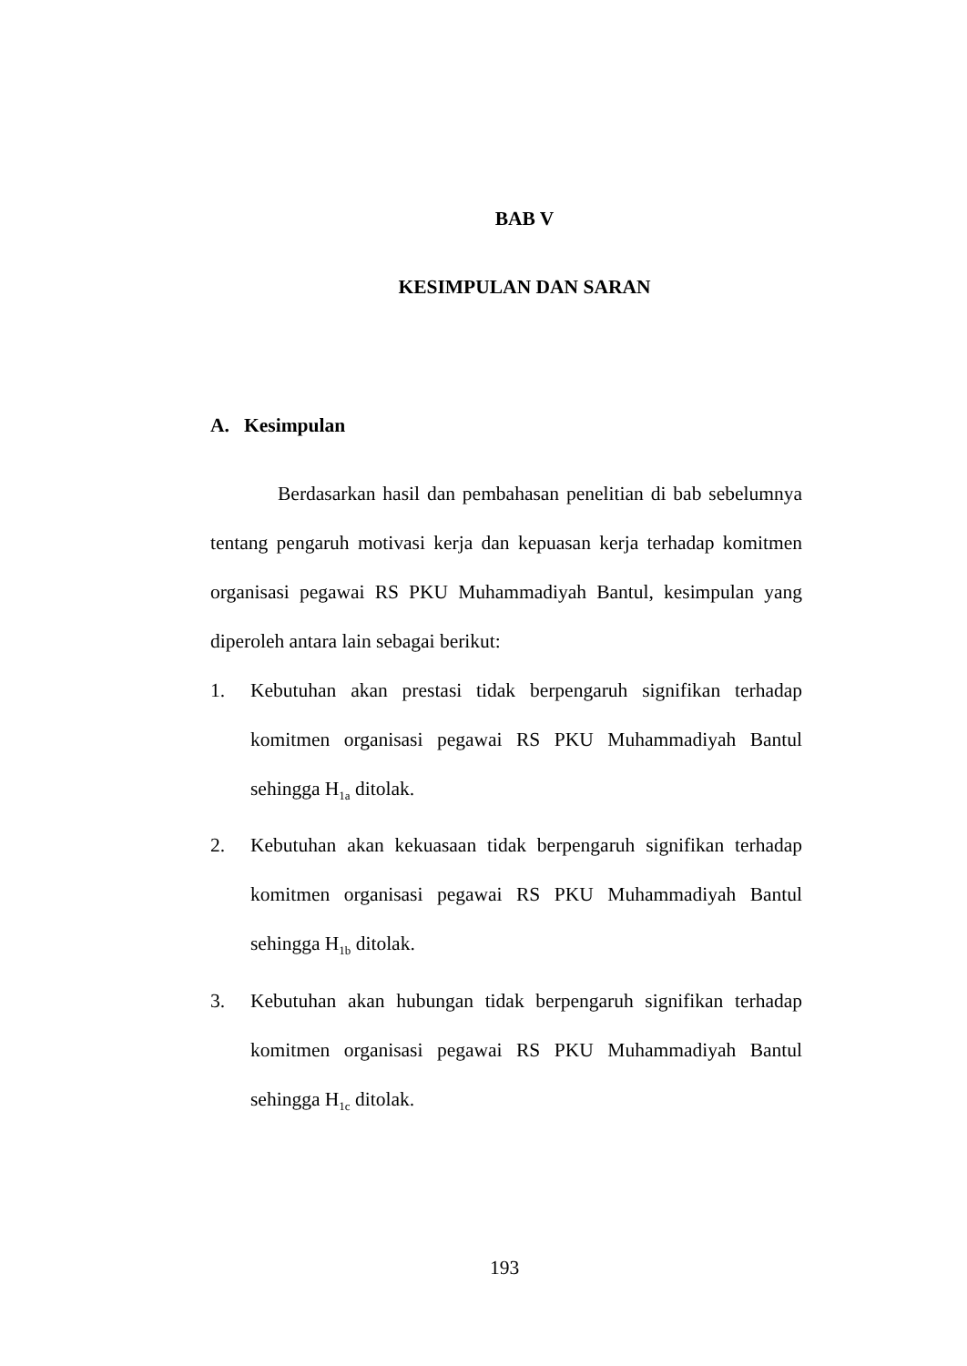BAB V
KESIMPULAN DAN SARAN
A. Kesimpulan
Berdasarkan hasil dan pembahasan penelitian di bab sebelumnya tentang pengaruh motivasi kerja dan kepuasan kerja terhadap komitmen organisasi pegawai RS PKU Muhammadiyah Bantul, kesimpulan yang diperoleh antara lain sebagai berikut:
1. Kebutuhan akan prestasi tidak berpengaruh signifikan terhadap komitmen organisasi pegawai RS PKU Muhammadiyah Bantul sehingga H<sub>1a</sub> ditolak.
2. Kebutuhan akan kekuasaan tidak berpengaruh signifikan terhadap komitmen organisasi pegawai RS PKU Muhammadiyah Bantul sehingga H<sub>1b</sub> ditolak.
3. Kebutuhan akan hubungan tidak berpengaruh signifikan terhadap komitmen organisasi pegawai RS PKU Muhammadiyah Bantul sehingga H<sub>1c</sub> ditolak.
193